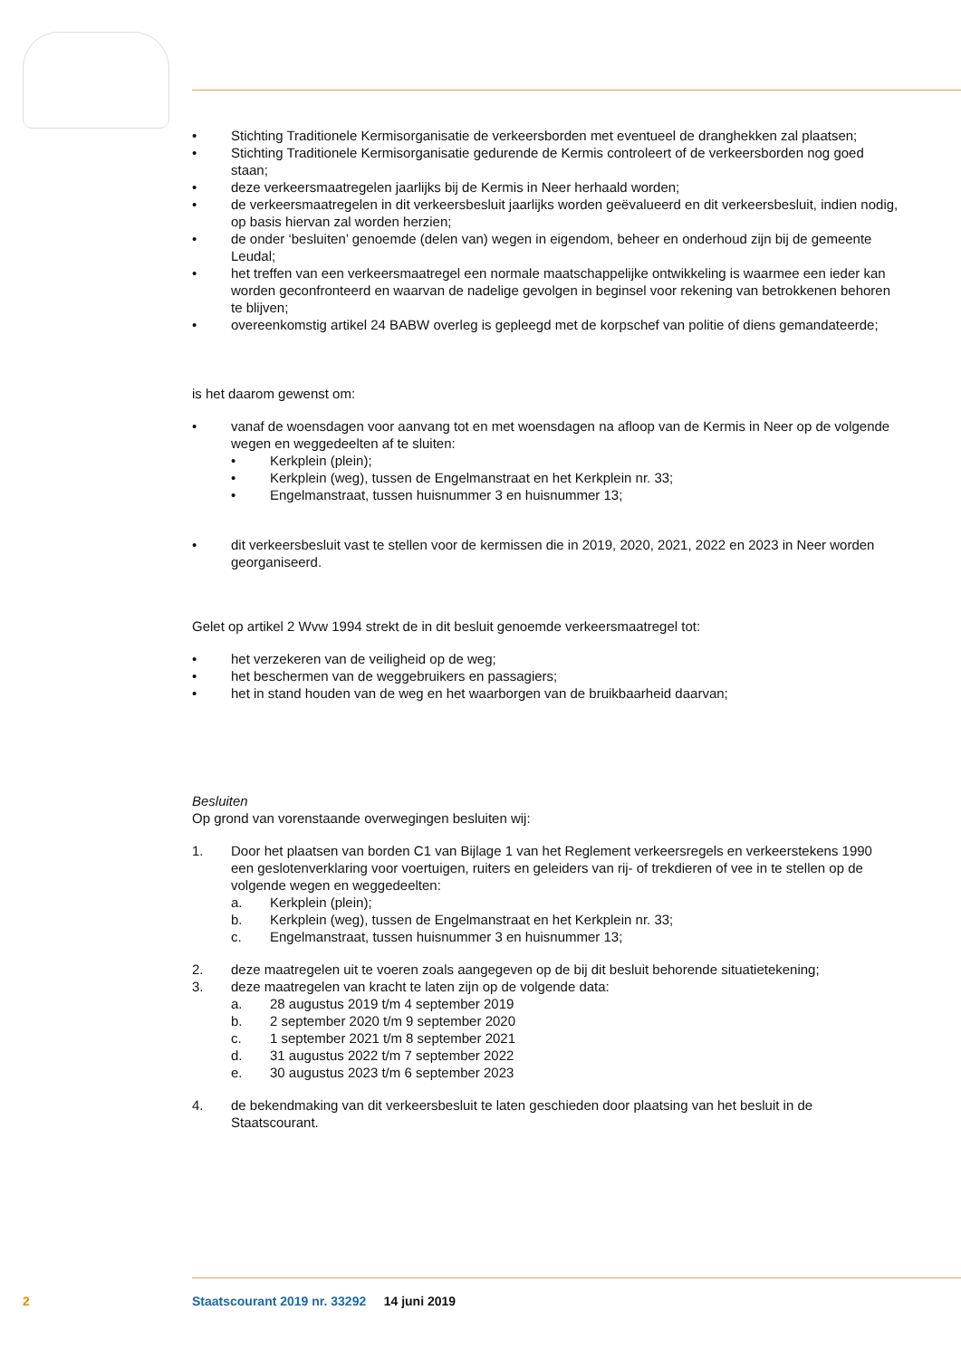• Stichting Traditionele Kermisorganisatie de verkeersborden met eventueel de dranghekken zal plaatsen;
• Stichting Traditionele Kermisorganisatie gedurende de Kermis controleert of de verkeersborden nog goed staan;
• deze verkeersmaatregelen jaarlijks bij de Kermis in Neer herhaald worden;
• de verkeersmaatregelen in dit verkeersbesluit jaarlijks worden geëvalueerd en dit verkeersbesluit, indien nodig, op basis hiervan zal worden herzien;
• de onder ‘besluiten’ genoemde (delen van) wegen in eigendom, beheer en onderhoud zijn bij de gemeente Leudal;
• het treffen van een verkeersmaatregel een normale maatschappelijke ontwikkeling is waarmee een ieder kan worden geconfronteerd en waarvan de nadelige gevolgen in beginsel voor rekening van betrokkenen behoren te blijven;
• overeenkomstig artikel 24 BABW overleg is gepleegd met de korpschef van politie of diens gemandateerde;
is het daarom gewenst om:
• vanaf de woensdagen voor aanvang tot en met woensdagen na afloop van de Kermis in Neer op de volgende wegen en weggedeelten af te sluiten:
• Kerkplein (plein);
• Kerkplein (weg), tussen de Engelmanstraat en het Kerkplein nr. 33;
• Engelmanstraat, tussen huisnummer 3 en huisnummer 13;
• dit verkeersbesluit vast te stellen voor de kermissen die in 2019, 2020, 2021, 2022 en 2023 in Neer worden georganiseerd.
Gelet op artikel 2 Wvw 1994 strekt de in dit besluit genoemde verkeersmaatregel tot:
• het verzekeren van de veiligheid op de weg;
• het beschermen van de weggebruikers en passagiers;
• het in stand houden van de weg en het waarborgen van de bruikbaarheid daarvan;
Besluiten
Op grond van vorenstaande overwegingen besluiten wij:
1. Door het plaatsen van borden C1 van Bijlage 1 van het Reglement verkeersregels en verkeerstekens 1990 een geslotenverklaring voor voertuigen, ruiters en geleiders van rij- of trekdieren of vee in te stellen op de volgende wegen en weggedeelten:
a. Kerkplein (plein);
b. Kerkplein (weg), tussen de Engelmanstraat en het Kerkplein nr. 33;
c. Engelmanstraat, tussen huisnummer 3 en huisnummer 13;
2. deze maatregelen uit te voeren zoals aangegeven op de bij dit besluit behorende situatietekening;
3. deze maatregelen van kracht te laten zijn op de volgende data:
a. 28 augustus 2019 t/m 4 september 2019
b. 2 september 2020 t/m 9 september 2020
c. 1 september 2021 t/m 8 september 2021
d. 31 augustus 2022 t/m 7 september 2022
e. 30 augustus 2023 t/m 6 september 2023
4. de bekendmaking van dit verkeersbesluit te laten geschieden door plaatsing van het besluit in de Staatscourant.
2 Staatscourant 2019 nr. 33292 14 juni 2019